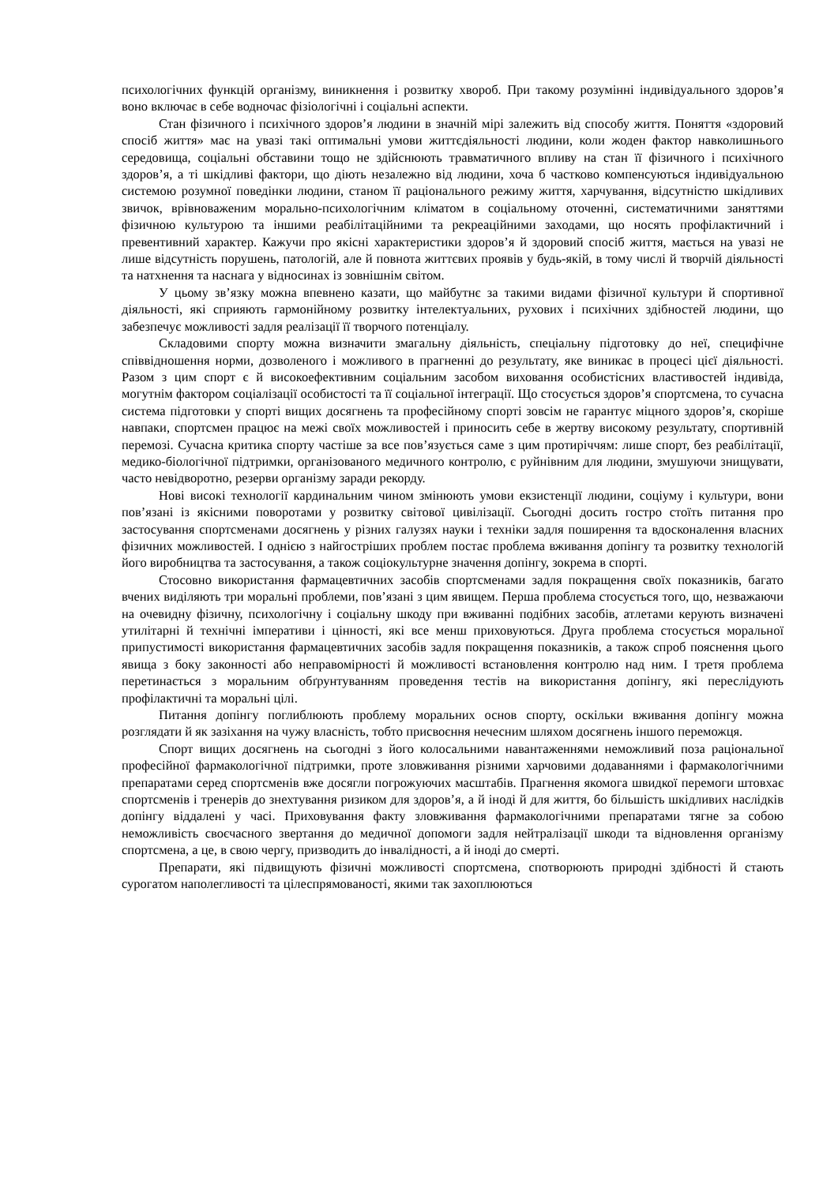психологічних функцій організму, виникнення і розвитку хвороб. При такому розумінні індивідуального здоров’я воно включає в себе водночас фізіологічні і соціальні аспекти.
Стан фізичного і психічного здоров’я людини в значній мірі залежить від способу життя. Поняття «здоровий спосіб життя» має на увазі такі оптимальні умови життєдіяльності людини, коли жоден фактор навколишнього середовища, соціальні обставини тощо не здійснюють травматичного впливу на стан її фізичного і психічного здоров’я, а ті шкідливі фактори, що діють незалежно від людини, хоча б частково компенсуються індивідуальною системою розумної поведінки людини, станом її раціонального режиму життя, харчування, відсутністю шкідливих звичок, врівноваженим морально-психологічним кліматом в соціальному оточенні, систематичними заняттями фізичною культурою та іншими реабілітаційними та рекреаційними заходами, що носять профілактичний і превентивний характер. Кажучи про якісні характеристики здоров’я й здоровий спосіб життя, мається на увазі не лише відсутність порушень, патологій, але й повнота життєвих проявів у будь-якій, в тому числі й творчій діяльності та натхнення та наснага у відносинах із зовнішнім світом.
У цьому зв’язку можна впевнено казати, що майбутнє за такими видами фізичної культури й спортивної діяльності, які сприяють гармонійному розвитку інтелектуальних, рухових і психічних здібностей людини, що забезпечує можливості задля реалізації її творчого потенціалу.
Складовими спорту можна визначити змагальну діяльність, спеціальну підготовку до неї, специфічне співвідношення норми, дозволеного і можливого в прагненні до результату, яке виникає в процесі цієї діяльності. Разом з цим спорт є й високоефективним соціальним засобом виховання особистісних властивостей індивіда, могутнім фактором соціалізації особистості та її соціальної інтеграції. Що стосується здоров’я спортсмена, то сучасна система підготовки у спорті вищих досягнень та професійному спорті зовсім не гарантує міцного здоров’я, скоріше навпаки, спортсмен працює на межі своїх можливостей і приносить себе в жертву високому результату, спортивній перемозі. Сучасна критика спорту частіше за все пов’язується саме з цим протиріччям: лише спорт, без реабілітації, медико-біологічної підтримки, організованого медичного контролю, є руйнівним для людини, змушуючи знищувати, часто невідворотно, резерви організму заради рекорду.
Нові високі технології кардинальним чином змінюють умови екзистенції людини, соціуму і культури, вони пов’язані із якісними поворотами у розвитку світової цивілізації. Сьогодні досить гостро стоїть питання про застосування спортсменами досягнень у різних галузях науки і техніки задля поширення та вдосконалення власних фізичних можливостей. І однією з найгостріших проблем постає проблема вживання допінгу та розвитку технологій його виробництва та застосування, а також соціокультурне значення допінгу, зокрема в спорті.
Стосовно використання фармацевтичних засобів спортсменами задля покращення своїх показників, багато вчених виділяють три моральні проблеми, пов’язані з цим явищем. Перша проблема стосується того, що, незважаючи на очевидну фізичну, психологічну і соціальну шкоду при вживанні подібних засобів, атлетами керують визначені утилітарні й технічні імперативи і цінності, які все менш приховуються. Друга проблема стосується моральної припустимості використання фармацевтичних засобів задля покращення показників, а також спроб пояснення цього явища з боку законності або неправомірності й можливості встановлення контролю над ним. І третя проблема перетинається з моральним обґрунтуванням проведення тестів на використання допінгу, які переслідують профілактичні та моральні цілі.
Питання допінгу поглиблюють проблему моральних основ спорту, оскільки вживання допінгу можна розглядати й як зазіхання на чужу власність, тобто присвоєння нечесним шляхом досягнень іншого переможця.
Спорт вищих досягнень на сьогодні з його колосальними навантаженнями неможливий поза раціональної професійної фармакологічної підтримки, проте зловживання різними харчовими додаваннями і фармакологічними препаратами серед спортсменів вже досягли погрожуючих масштабів. Прагнення якомога швидкої перемоги штовхає спортсменів і тренерів до знехтування ризиком для здоров’я, а й іноді й для життя, бо більшість шкідливих наслідків допінгу віддалені у часі. Приховування факту зловживання фармакологічними препаратами тягне за собою неможливість своєчасного звертання до медичної допомоги задля нейтралізації шкоди та відновлення організму спортсмена, а це, в свою чергу, призводить до інвалідності, а й іноді до смерті.
Препарати, які підвищують фізичні можливості спортсмена, спотворюють природні здібності й стають сурогатом наполегливості та цілеспрямованості, якими так захоплюються